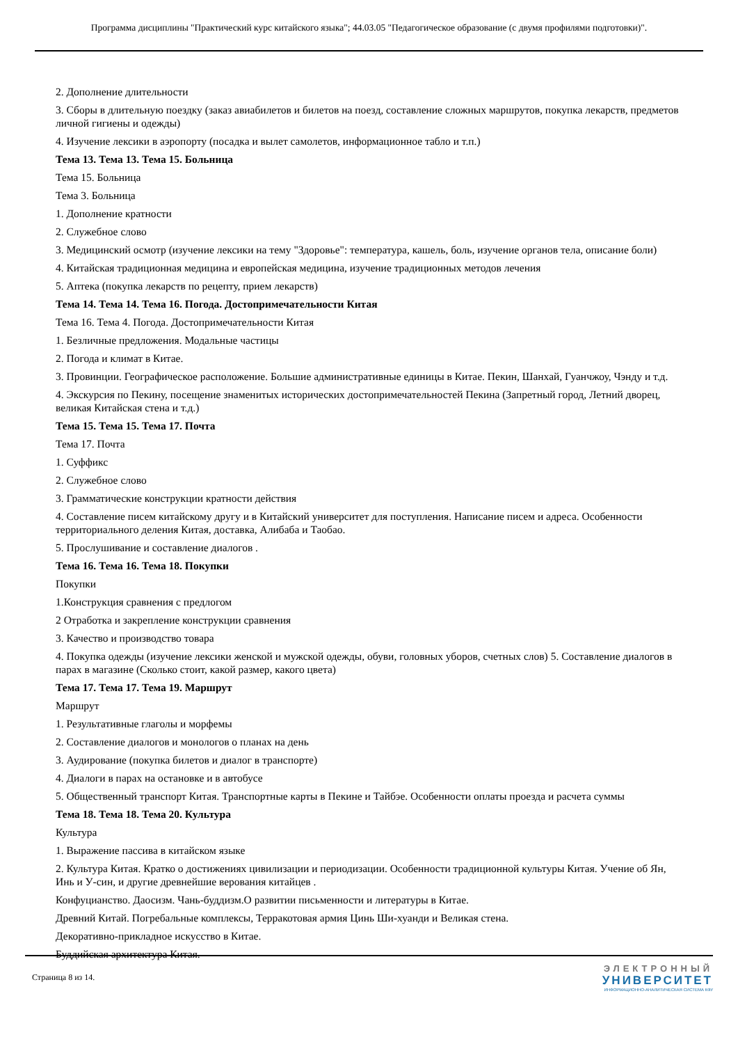Программа дисциплины "Практический курс китайского языка"; 44.03.05 "Педагогическое образование (с двумя профилями подготовки)".
2. Дополнение длительности
3. Сборы в длительную поездку (заказ авиабилетов и билетов на поезд, составление сложных маршрутов, покупка лекарств, предметов личной гигиены и одежды)
4. Изучение лексики в аэропорту (посадка и вылет самолетов, информационное табло и т.п.)
Тема 13. Тема 13. Тема 15. Больница
Тема 15. Больница
Тема 3. Больница
1. Дополнение кратности
2. Служебное слово
3. Медицинский осмотр (изучение лексики на тему "Здоровье": температура, кашель, боль, изучение органов тела, описание боли)
4. Китайская традиционная медицина и европейская медицина, изучение традиционных методов лечения
5. Аптека (покупка лекарств по рецепту, прием лекарств)
Тема 14. Тема 14. Тема 16. Погода. Достопримечательности Китая
Тема 16. Тема 4. Погода. Достопримечательности Китая
1. Безличные предложения. Модальные частицы
2. Погода и климат в Китае.
3. Провинции. Географическое расположение. Большие административные единицы в Китае. Пекин, Шанхай, Гуанчжоу, Чэнду и т.д.
4. Экскурсия по Пекину, посещение знаменитых исторических достопримечательностей Пекина (Запретный город, Летний дворец, великая Китайская стена и т.д.)
Тема 15. Тема 15. Тема 17. Почта
Тема 17. Почта
1. Суффикс
2. Служебное слово
3. Грамматические конструкции кратности действия
4. Составление писем китайскому другу и в Китайский университет для поступления. Написание писем и адреса. Особенности территориального деления Китая, доставка, Алибаба и Таобао.
5. Прослушивание и составление диалогов .
Тема 16. Тема 16. Тема 18. Покупки
Покупки
1.Конструкция сравнения с предлогом
2 Отработка и закрепление конструкции сравнения
3. Качество и производство товара
4. Покупка одежды (изучение лексики женской и мужской одежды, обуви, головных уборов, счетных слов) 5. Составление диалогов в парах в магазине (Сколько стоит, какой размер, какого цвета)
Тема 17. Тема 17. Тема 19. Маршрут
Маршрут
1. Результативные глаголы и морфемы
2. Составление диалогов и монологов о планах на день
3. Аудирование (покупка билетов и диалог в транспорте)
4. Диалоги в парах на остановке и в автобусе
5. Общественный транспорт Китая. Транспортные карты в Пекине и Тайбэе. Особенности оплаты проезда и расчета суммы
Тема 18. Тема 18. Тема 20. Культура
Культура
1. Выражение пассива в китайском языке
2. Культура Китая. Кратко о достижениях цивилизации и периодизации. Особенности традиционной культуры Китая. Учение об Ян, Инь и У-син, и другие древнейшие верования китайцев .
Конфуцианство. Даосизм. Чань-буддизм.О развитии письменности и литературы в Китае.
Древний Китай. Погребальные комплексы, Терракотовая армия Цинь Ши-хуанди и Великая стена.
Декоративно-прикладное искусство в Китае.
Буддийская архитектура Китая.
Страница 8 из 14.
ЭЛЕКТРОННЫЙ
УНИВЕРСИТЕТ
ИНФОРМАЦИОННО-АНАЛИТИЧЕСКАЯ СИСТЕМА КФУ